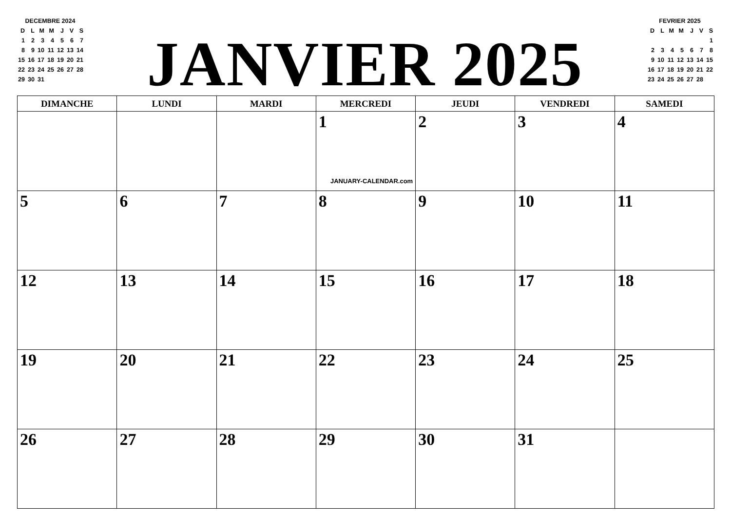DECEMBRE 2024
| D | L | M | M | J | V | S |
| 1 | 2 | 3 | 4 | 5 | 6 | 7 |
| 8 | 9 | 10 | 11 | 12 | 13 | 14 |
| 15 | 16 | 17 | 18 | 19 | 20 | 21 |
| 22 | 23 | 24 | 25 | 26 | 27 | 28 |
| 29 | 30 | 31 | | | | |
JANVIER 2025
FEVRIER 2025
| D | L | M | M | J | V | S |
| | | | | | | 1 |
| 2 | 3 | 4 | 5 | 6 | 7 | 8 |
| 9 | 10 | 11 | 12 | 13 | 14 | 15 |
| 16 | 17 | 18 | 19 | 20 | 21 | 22 |
| 23 | 24 | 25 | 26 | 27 | 28 | |
| DIMANCHE | LUNDI | MARDI | MERCREDI | JEUDI | VENDREDI | SAMEDI |
| --- | --- | --- | --- | --- | --- | --- |
| | | | 1 JANUARY-CALENDAR.com | 2 | 3 | 4 |
| 5 | 6 | 7 | 8 | 9 | 10 | 11 |
| 12 | 13 | 14 | 15 | 16 | 17 | 18 |
| 19 | 20 | 21 | 22 | 23 | 24 | 25 |
| 26 | 27 | 28 | 29 | 30 | 31 | |